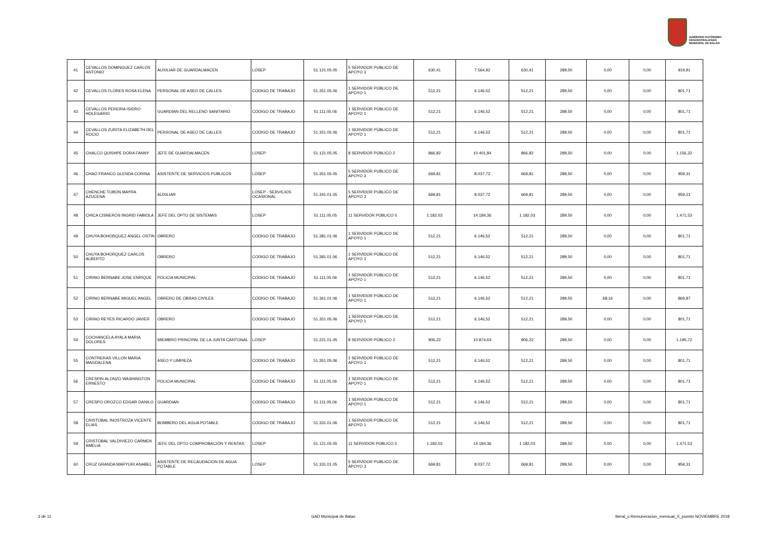GOBIERNO AUTÓNOMO
DESCENTRALIZADO
MUNICIPAL DE BALAO
| 41 | CEVALLOS DOMINGUEZ CARLOS ANTONIO | AUXILIAR DE GUARDALMACEN | LOSEP | 51.121.05.05 | 5 SERVIDOR PUBLICO DE APOYO 3 | 630,41 | 7.564,92 | 630,41 | 289,50 | 0,00 | 0,00 | 919,91 |
| 42 | CEVALLOS FLORES ROSA ELENA | PERSONAL DE ASEO DE CALLES | CODIGO DE TRABAJO | 51.351.05.06 | 1 SERVIDOR PÚBLICO DE APOYO 1 | 512,21 | 6.146,52 | 512,21 | 289,50 | 0,00 | 0,00 | 801,71 |
| 43 | CEVALLOS PEREIRA ISIDRO HOLEGARIO | GUARDIAN DEL RELLENO SANITARIO | CODIGO DE TRABAJO | 51.111.05.06 | 1 SERVIDOR PÚBLICO DE APOYO 1 | 512,21 | 6.146,52 | 512,21 | 289,50 | 0,00 | 0,00 | 801,71 |
| 44 | CEVALLOS ZURITA ELIZABETH DEL ROCIO | PERSONAL DE ASEO DE CALLES | CODIGO DE TRABAJO | 51.351.05.06 | 1 SERVIDOR PÚBLICO DE APOYO 1 | 512,21 | 6.146,52 | 512,21 | 289,50 | 0,00 | 0,00 | 801,71 |
| 45 | CHALCO QUISHPE DORA FANNY | JEFE DE GUARDALMACEN | LOSEP | 51.121.05.05 | 8 SERVIDOR PÚBLICO 2 | 866,82 | 10.401,84 | 866,82 | 289,50 | 0,00 | 0,00 | 1.156,32 |
| 46 | CHAO FRANCO GLENDA CORINA | ASISTENTE DE SERVICIOS PUBLICOS | LOSEP | 51.351.05.05 | 5 SERVIDOR PUBLICO DE APOYO 3 | 669,81 | 8.037,72 | 669,81 | 289,50 | 0,00 | 0,00 | 959,31 |
| 47 | CHENCHE TUBON MAYRA AZUCENA | AUXILIAR | LOSEP - SERVICIOS OCASIONAL | 51.341.01.05 | 5 SERVIDOR PUBLICO DE APOYO 3 | 669,81 | 8.037,72 | 669,81 | 289,50 | 0,00 | 0,00 | 959,31 |
| 48 | CHICA CISNEROS INGRID FABIOLA | JEFE DEL DPTO DE SISTEMAS | LOSEP | 51.111.05.05 | 11 SERVIDOR PÚBLICO 5 | 1.182,03 | 14.184,36 | 1.182,03 | 289,50 | 0,00 | 0,00 | 1.471,53 |
| 49 | CHUYA BOHORQUEZ ANGEL OSTIN | OBRERO | CODIGO DE TRABAJO | 51.381.01.06 | 1 SERVIDOR PÚBLICO DE APOYO 1 | 512,21 | 6.146,52 | 512,21 | 289,50 | 0,00 | 0,00 | 801,71 |
| 50 | CHUYA BOHORQUEZ CARLOS ALBERTO | OBRERO | CODIGO DE TRABAJO | 51.381.01.06 | 1 SERVIDOR PÚBLICO DE APOYO 1 | 512,21 | 6.146,52 | 512,21 | 289,50 | 0,00 | 0,00 | 801,71 |
| 51 | CIRINO BERNABE JOSE ENRIQUE | POLICIA MUNICIPAL | CODIGO DE TRABAJO | 51.111.05.06 | 1 SERVIDOR PÚBLICO DE APOYO 1 | 512,21 | 6.146,52 | 512,21 | 289,50 | 0,00 | 0,00 | 801,71 |
| 52 | CIRINO BERNABE MIGUEL ANGEL | OBRERO DE OBRAS CIVILES | CODIGO DE TRABAJO | 51.361.01.06 | 1 SERVIDOR PÚBLICO DE APOYO 1 | 512,21 | 6.146,52 | 512,21 | 289,50 | 68,16 | 0,00 | 869,87 |
| 53 | CIRINO REYES RICARDO JAVIER | OBRERO | CODIGO DE TRABAJO | 51.351.05.06 | 1 SERVIDOR PÚBLICO DE APOYO 1 | 512,21 | 6.146,52 | 512,21 | 289,50 | 0,00 | 0,00 | 801,71 |
| 54 | COCHANCELA AYALA MARIA DOLORES | MIEMBRO PRINCIPAL DE LA JUNTA CANTONAL | LOSEP | 51.221.01.05 | 8 SERVIDOR PÚBLICO 2 | 906,22 | 10.874,64 | 906,22 | 289,50 | 0,00 | 0,00 | 1.195,72 |
| 55 | CONTRERAS VILLON MARIA MAGDALENA | ASEO Y LIMPIEZA | CODIGO DE TRABAJO | 51.351.05.06 | 1 SERVIDOR PÚBLICO DE APOYO 1 | 512,21 | 6.146,52 | 512,21 | 289,50 | 0,00 | 0,00 | 801,71 |
| 56 | CRESPIN ALONZO WASHINGTON ERNESTO | POLICIA MUNICIPAL | CODIGO DE TRABAJO | 51.111.05.06 | 1 SERVIDOR PÚBLICO DE APOYO 1 | 512,21 | 6.146,52 | 512,21 | 289,50 | 0,00 | 0,00 | 801,71 |
| 57 | CRESPO OROZCO EDGAR DANILO | GUARDIAN | CODIGO DE TRABAJO | 51.111.05.06 | 1 SERVIDOR PÚBLICO DE APOYO 1 | 512,21 | 6.146,52 | 512,21 | 289,50 | 0,00 | 0,00 | 801,71 |
| 58 | CRISTOBAL INOSTROZA VICENTE ELIAS | BOMBERO DEL AGUA POTABLE | CODIGO DE TRABAJO | 51.331.01.06 | 1 SERVIDOR PÚBLICO DE APOYO 1 | 512,21 | 6.146,52 | 512,21 | 289,50 | 0,00 | 0,00 | 801,71 |
| 59 | CRISTOBAL VALDIVIEZO CARMEN AMELIA | JEFE DEL DPTO COMPROBACIÓN Y RENTAS | LOSEP | 51.121.05.05 | 11 SERVIDOR PÚBLICO 5 | 1.182,03 | 14.184,36 | 1.182,03 | 289,50 | 0,00 | 0,00 | 1.471,53 |
| 60 | CRUZ GRANDA MARYURI ANABEL | ASISTENTE DE RECAUDACION DE AGUA POTABLE | LOSEP | 51.331.01.05 | 5 SERVIDOR PUBLICO DE APOYO 3 | 669,81 | 8.037,72 | 669,81 | 289,50 | 0,00 | 0,00 | 959,31 |
3 de 11 GAD Municipal de Balao literal_c-Remuneracion_mensual_X_puesto NOVIEMBRE 2018